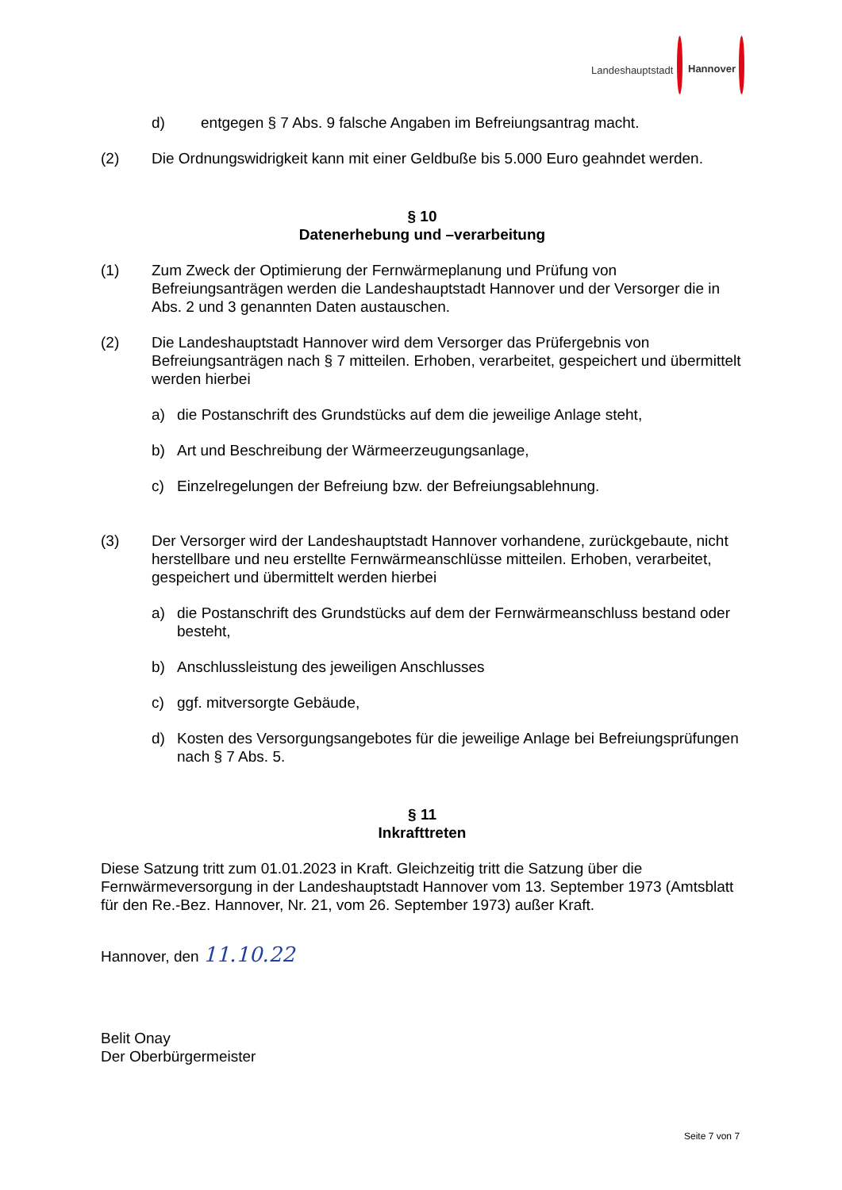Landeshauptstadt Hannover
d) entgegen § 7 Abs. 9 falsche Angaben im Befreiungsantrag macht.
(2) Die Ordnungswidrigkeit kann mit einer Geldbuße bis 5.000 Euro geahndet werden.
§ 10
Datenerhebung und –verarbeitung
(1) Zum Zweck der Optimierung der Fernwärmeplanung und Prüfung von Befreiungsanträgen werden die Landeshauptstadt Hannover und der Versorger die in Abs. 2 und 3 genannten Daten austauschen.
(2) Die Landeshauptstadt Hannover wird dem Versorger das Prüfergebnis von Befreiungsanträgen nach § 7 mitteilen. Erhoben, verarbeitet, gespeichert und übermittelt werden hierbei
a) die Postanschrift des Grundstücks auf dem die jeweilige Anlage steht,
b) Art und Beschreibung der Wärmeerzeugungsanlage,
c) Einzelregelungen der Befreiung bzw. der Befreiungsablehnung.
(3) Der Versorger wird der Landeshauptstadt Hannover vorhandene, zurückgebaute, nicht herstellbare und neu erstellte Fernwärmeanschlüsse mitteilen. Erhoben, verarbeitet, gespeichert und übermittelt werden hierbei
a) die Postanschrift des Grundstücks auf dem der Fernwärmeanschluss bestand oder besteht,
b) Anschlussleistung des jeweiligen Anschlusses
c) ggf. mitversorgte Gebäude,
d) Kosten des Versorgungsangebotes für die jeweilige Anlage bei Befreiungsprüfungen nach § 7 Abs. 5.
§ 11
Inkrafttreten
Diese Satzung tritt zum 01.01.2023 in Kraft. Gleichzeitig tritt die Satzung über die Fernwärmeversorgung in der Landeshauptstadt Hannover vom 13. September 1973 (Amtsblatt für den Re.-Bez. Hannover, Nr. 21, vom 26. September 1973) außer Kraft.
Hannover, den 11.10.22
Belit Onay
Der Oberbürgermeister
Seite 7 von 7